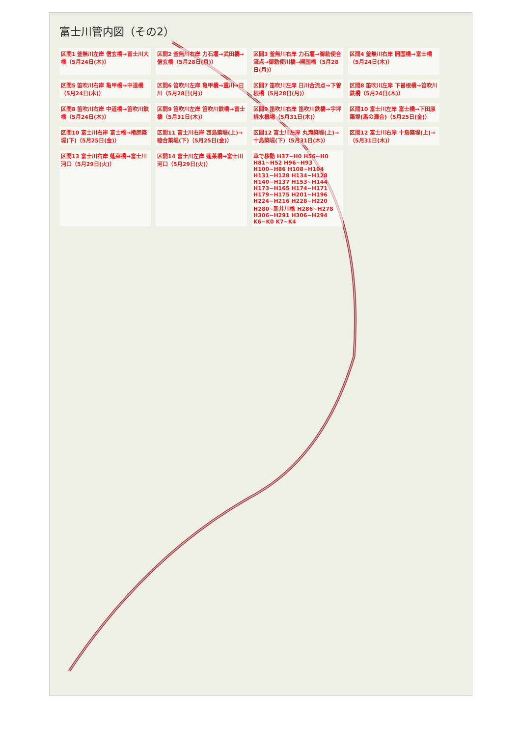富士川管内図（その2）
区間1 釜無川左岸 信玄橋→富士川大橋（5月24日(木)）
区間2 釜無川右岸 力石堰→武田橋→信玄橋（5月28日(月)）
区間3 釜無川右岸 力石堰→御勅使合流点→御勅使川橋→開国橋（5月28日(月)）
区間4 釜無川右岸 開国橋→富士橋（5月24日(木)）
区間5 笛吹川右岸 亀甲橋→中道橋（5月24日(木)）
区間6 笛吹川左岸 亀甲橋→重川→日川（5月28日(月)）
区間7 笛吹川左岸 日川合流点→下曽根橋（5月28日(月)）
区間8 笛吹川左岸 下曽根橋→笛吹川鉄橋（5月24日(木)）
区間8 笛吹川右岸 中道橋→笛吹川鉄橋（5月24日(木)）
区間9 笛吹川左岸 笛吹川鉄橋→富士橋（5月31日(木)）
区間9 笛吹川右岸 笛吹川鉄橋→宇坪排水機場（5月31日(木)）
区間10 富士川左岸 富士橋→下田原築堤(馬の瀬合)（5月25日(金)）
区間10 富士川右岸 富士橋→楮原築堤(下)（5月25日(金)）
区間11 富士川右岸 西島築堤(上)→睦合築堤(下)（5月25日(金)）
区間12 富士川左岸 丸滝築堤(上)→十島築堤(下)（5月31日(木)）
区間12 富士川右岸 十島築堤(上)→（5月31日(木)）
区間13 富士川右岸 蓬莱橋→富士川河口（5月29日(火)）
区間14 富士川左岸 蓬莱橋→富士川河口（5月29日(火)）
車で移動 H37~H0 H56~H0 H81~H52 H96~H93 H100~H86 H108~H104 H131~H128 H134~H128 H140~H137 H153~H144 H173~H165 H174~H171 H179~H175 H201~H196 H224~H216 H228~H220 H280~新井川橋 H286~H278 H306~H291 H306~H294 K6~K0 K7~K4